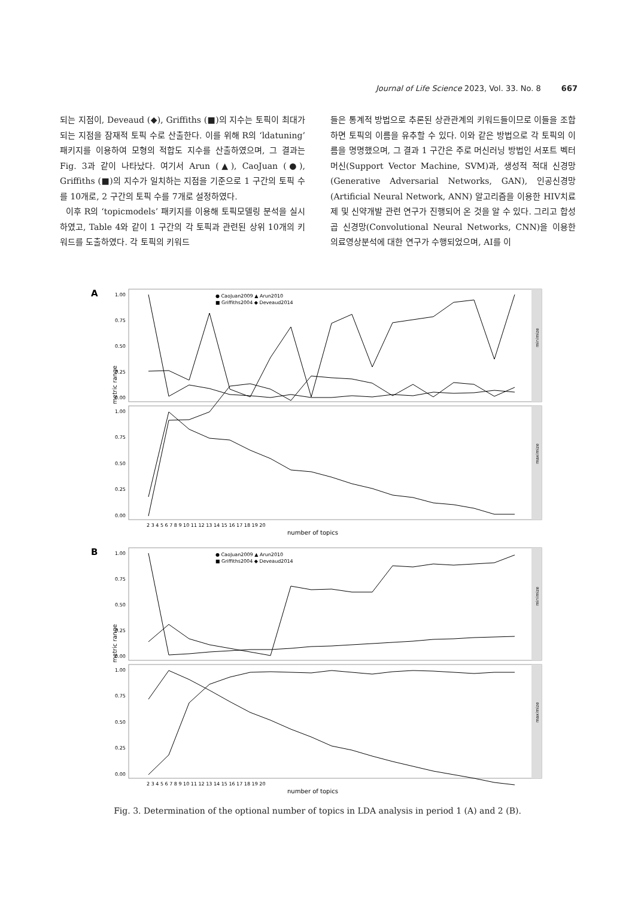Journal of Life Science 2023, Vol. 33. No. 8 667
되는 지점이, Deveaud (◆), Griffiths (■)의 지수는 토픽이 최대가 되는 지점을 잠재적 토픽 수로 산출한다. 이를 위해 R의 ‘ldatuning’ 패키지를 이용하여 모형의 적합도 지수를 산출하였으며, 그 결과는 Fig. 3과 같이 나타났다. 여기서 Arun (▲), CaoJuan (●), Griffiths (■)의 지수가 일치하는 지점을 기준으로 1 구간의 토픽 수를 10개로, 2 구간의 토픽 수를 7개로 설정하였다.
이후 R의 ‘topicmodels’ 패키지를 이용해 토픽모델링 분석을 실시하였고, Table 4와 같이 1 구간의 각 토픽과 관련된 상위 10개의 키워드를 도출하였다. 각 토픽의 키워드
들은 통계적 방법으로 추론된 상관관계의 키워드들이므로 이들을 조합하면 토픽의 이름을 유추할 수 있다. 이와 같은 방법으로 각 토픽의 이름을 명명했으며, 그 결과 1 구간은 주로 머신러닝 방법인 서포트 벡터 머신(Support Vector Machine, SVM)과, 생성적 적대 신경망(Generative Adversarial Networks, GAN), 인공신경망(Artificial Neural Network, ANN) 알고리즘을 이용한 HIV치료제 및 신약개발 관련 연구가 진행되어 온 것을 알 수 있다. 그리고 합성곱 신경망(Convolutional Neural Networks, CNN)을 이용한 의료영상분석에 대한 연구가 수행되었으며, AI를 이
A
minimize
maximize
metric range
1.00
0.75
0.50
0.25
0.00
1.00
0.75
0.50
0.25
0.00
● CaoJuan2009 ▲ Arun2010
■ Griffiths2004 ◆ Deveaud2014
2 3 4 5 6 7 8 9 10 11 12 13 14 15 16 17 18 19 20
number of topics
B
minimize
maximize
metric range
1.00
0.75
0.50
0.25
0.00
1.00
0.75
0.50
0.25
0.00
● CaoJuan2009 ▲ Arun2010
■ Griffiths2004 ◆ Deveaud2014
2 3 4 5 6 7 8 9 10 11 12 13 14 15 16 17 18 19 20
number of topics
Fig. 3. Determination of the optional number of topics in LDA analysis in period 1 (A) and 2 (B).